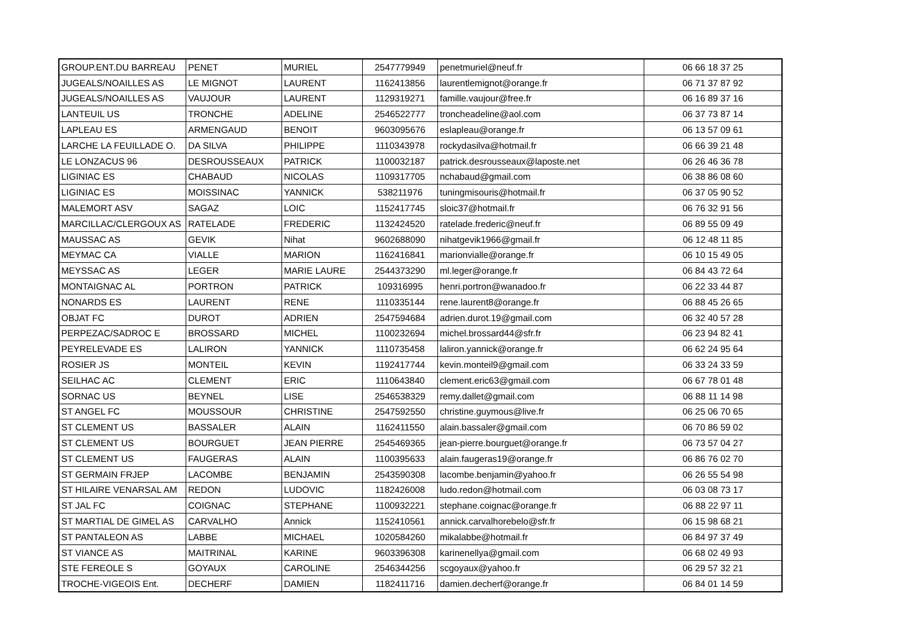| GROUP.ENT.DU BARREAU | PENET | MURIEL | 2547779949 | penetmuriel@neuf.fr | 06 66 18 37 25 |
| JUGEALS/NOAILLES AS | LE MIGNOT | LAURENT | 1162413856 | laurentlemignot@orange.fr | 06 71 37 87 92 |
| JUGEALS/NOAILLES AS | VAUJOUR | LAURENT | 1129319271 | famille.vaujour@free.fr | 06 16 89 37 16 |
| LANTEUIL US | TRONCHE | ADELINE | 2546522777 | troncheadeline@aol.com | 06 37 73 87 14 |
| LAPLEAU ES | ARMENGAUD | BENOIT | 9603095676 | eslapleau@orange.fr | 06 13 57 09 61 |
| LARCHE LA FEUILLADE O. | DA SILVA | PHILIPPE | 1110343978 | rockydasilva@hotmail.fr | 06 66 39 21 48 |
| LE LONZACUS 96 | DESROUSSEAUX | PATRICK | 1100032187 | patrick.desrousseaux@laposte.net | 06 26 46 36 78 |
| LIGINIAC ES | CHABAUD | NICOLAS | 1109317705 | nchabaud@gmail.com | 06 38 86 08 60 |
| LIGINIAC ES | MOISSINAC | YANNICK | 538211976 | tuningmisouris@hotmail.fr | 06 37 05 90 52 |
| MALEMORT ASV | SAGAZ | LOIC | 1152417745 | sloic37@hotmail.fr | 06 76 32 91 56 |
| MARCILLAC/CLERGOUX AS | RATELADE | FREDERIC | 1132424520 | ratelade.frederic@neuf.fr | 06 89 55 09 49 |
| MAUSSAC AS | GEVIK | Nihat | 9602688090 | nihatgevik1966@gmail.fr | 06 12 48 11 85 |
| MEYMAC CA | VIALLE | MARION | 1162416841 | marionvialle@orange.fr | 06 10 15 49 05 |
| MEYSSAC AS | LEGER | MARIE LAURE | 2544373290 | ml.leger@orange.fr | 06 84 43 72 64 |
| MONTAIGNAC AL | PORTRON | PATRICK | 109316995 | henri.portron@wanadoo.fr | 06 22 33 44 87 |
| NONARDS ES | LAURENT | RENE | 1110335144 | rene.laurent8@orange.fr | 06 88 45 26 65 |
| OBJAT FC | DUROT | ADRIEN | 2547594684 | adrien.durot.19@gmail.com | 06 32 40 57 28 |
| PERPEZAC/SADROC E | BROSSARD | MICHEL | 1100232694 | michel.brossard44@sfr.fr | 06 23 94 82 41 |
| PEYRELEVADE ES | LALIRON | YANNICK | 1110735458 | laliron.yannick@orange.fr | 06 62 24 95 64 |
| ROSIER JS | MONTEIL | KEVIN | 1192417744 | kevin.monteil9@gmail.com | 06 33 24 33 59 |
| SEILHAC AC | CLEMENT | ERIC | 1110643840 | clement.eric63@gmail.com | 06 67 78 01 48 |
| SORNAC US | BEYNEL | LISE | 2546538329 | remy.dallet@gmail.com | 06 88 11 14 98 |
| ST ANGEL FC | MOUSSOUR | CHRISTINE | 2547592550 | christine.guymous@live.fr | 06 25 06 70 65 |
| ST CLEMENT US | BASSALER | ALAIN | 1162411550 | alain.bassaler@gmail.com | 06 70 86 59 02 |
| ST CLEMENT US | BOURGUET | JEAN PIERRE | 2545469365 | jean-pierre.bourguet@orange.fr | 06 73 57 04 27 |
| ST CLEMENT US | FAUGERAS | ALAIN | 1100395633 | alain.faugeras19@orange.fr | 06 86 76 02 70 |
| ST GERMAIN FRJEP | LACOMBE | BENJAMIN | 2543590308 | lacombe.benjamin@yahoo.fr | 06 26 55 54 98 |
| ST HILAIRE VENARSAL AM | REDON | LUDOVIC | 1182426008 | ludo.redon@hotmail.com | 06 03 08 73 17 |
| ST JAL FC | COIGNAC | STEPHANE | 1100932221 | stephane.coignac@orange.fr | 06 88 22 97 11 |
| ST MARTIAL DE GIMEL AS | CARVALHO | Annick | 1152410561 | annick.carvalhorebelo@sfr.fr | 06 15 98 68 21 |
| ST PANTALEON AS | LABBE | MICHAEL | 1020584260 | mikalabbe@hotmail.fr | 06 84 97 37 49 |
| ST VIANCE AS | MAITRINAL | KARINE | 9603396308 | karinenellya@gmail.com | 06 68 02 49 93 |
| STE FEREOLE S | GOYAUX | CAROLINE | 2546344256 | scgoyaux@yahoo.fr | 06 29 57 32 21 |
| TROCHE-VIGEOIS Ent. | DECHERF | DAMIEN | 1182411716 | damien.decherf@orange.fr | 06 84 01 14 59 |